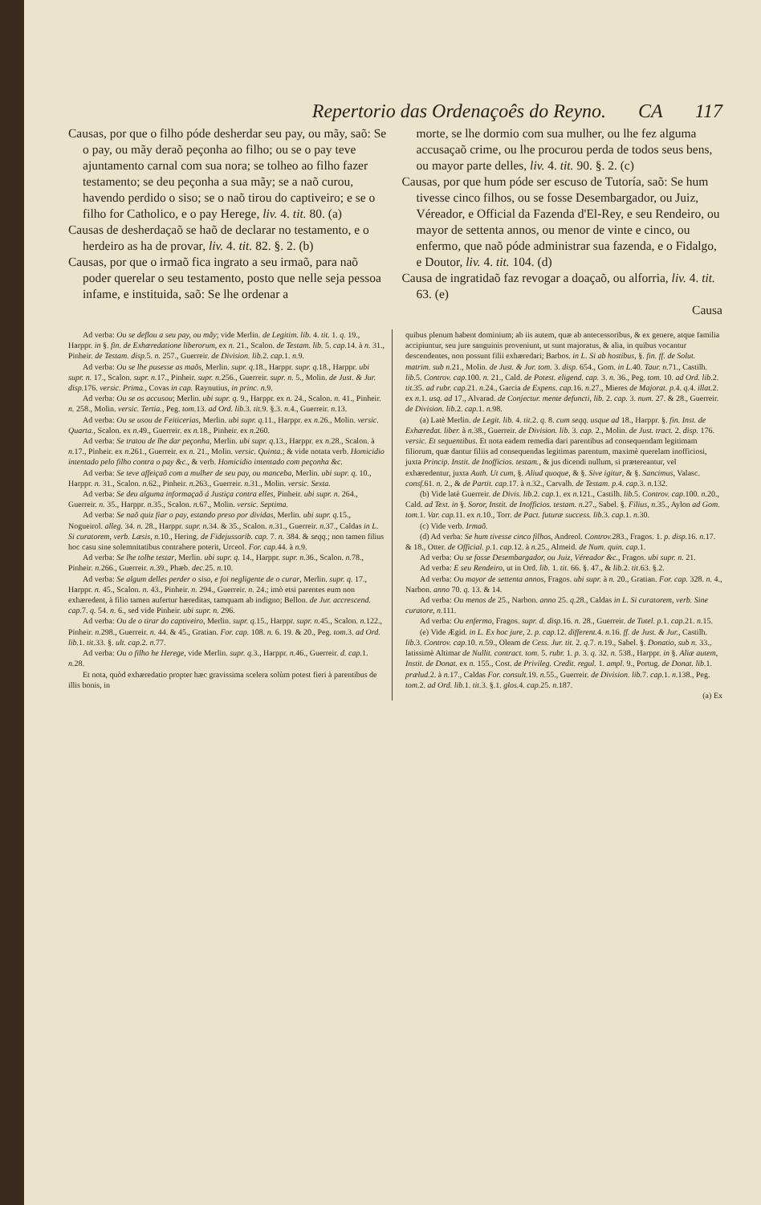Repertorio das Ordenaçoês do Reyno. CA 117
Causas, por que o filho póde desherdar seu pay, ou mãy, saõ: Se o pay, ou mãy deraõ peçonha ao filho; ou se o pay teve ajuntamento carnal com sua nora; se tolheo ao filho fazer testamento; se deu peçonha a sua mãy; se a naõ curou, havendo perdido o siso; se o naõ tirou do captiveiro; e se o filho for Catholico, e o pay Herege, liv. 4. tit. 80. (a)
Causas de desherdaçaõ se haõ de declarar no testamento, e o herdeiro as ha de provar, liv. 4. tit. 82. §. 2. (b)
Causas, por que o irmaõ fica ingrato a seu irmaõ, para naõ poder querelar o seu testamento, posto que nelle seja pessoa infame, e instituida, saõ: Se lhe ordenar a
morte, se lhe dormio com sua mulher, ou lhe fez alguma accusaçaõ crime, ou lhe procurou perda de todos seus bens, ou mayor parte delles, liv. 4. tit. 90. §. 2. (c)
Causas, por que hum póde ser escuso de Tutoría, saõ: Se hum tivesse cinco filhos, ou se fosse Desembargador, ou Juiz, Véreador, e Official da Fazenda d'El-Rey, e seu Rendeiro, ou mayor de settenta annos, ou menor de vinte e cinco, ou enfermo, que naõ póde administrar sua fazenda, e o Fidalgo, e Doutor, liv. 4. tit. 104. (d)
Causa de ingratidaõ faz revogar a doaçaõ, ou alforria, liv. 4. tit. 63. (e)
Causa
Ad verba: Ou se deflou a seu pay, ou mãy; vide Merlin. de Legitim. lib. 4. tit. 1. q. 19., Harppr. in §. fin. de Exhæredatione liberorum, ex n. 21., Scalon. de Testam. lib. 5. cap. 14. à n. 31., Pinheir. de Testam. disp. 5. n. 257., Guerreir. de Division. lib. 2. cap. 1. n. 9.
Ad verba: Ou se lhe pusesse as maõs, Merlin. supr. q. 18., Harppr. supr. q. 18., Harppr. ubi supr. n. 17., Scalon. supr. n. 17., Pinheir. supr. n. 256., Guerreir. supr. n. 5., Molin. de Just. & Jur. disp. 176. versic. Prima., Covas in cap. Raynutius, in princ. n. 9.
Ad verba: Ou se os accusou; Merlin. ubi supr. q. 9., Harppr. ex n. 24., Scalon. n. 41., Pinheir. n. 258., Molin. versic. Tertia., Peg. tom. 13. ad Ord. lib. 3. tit. 9. §.3. n. 4., Guerreir. n. 13.
Ad verba: Ou se usou de Feiticerias, Merlin. ubi supr. q. 11., Harppr. ex n. 26., Molin. versic. Quarta., Scalon. ex n. 49., Guerreir. ex n. 18., Pinheir. ex n. 260.
Ad verba: Se tratou de lhe dar peçonha, Merlin. ubi supr. q. 13., Harppr. ex n. 28., Scalon. à n. 17., Pinheir. ex n. 261., Guerreir. ex n. 21., Molin. versic. Quinta.; & vide notata verb. Homicidio intentado pelo filho contra o pay &c., & verb. Homicidio intentado com peçonha &c.
Ad verba: Se teve affeiçaõ com a mulher de seu pay, ou manceba, Merlin. ubi supr. q. 10., Harppr. n. 31., Scalon. n. 62., Pinheir. n. 263., Guerreir. n. 31., Molin. versic. Sexta.
Ad verba: Se deu alguma informaçaõ á Justiça contra elles, Pinheir. ubi supr. n. 264., Guerreir. n. 35., Harppr. n. 35., Scalon. n. 67., Molin. versic. Septima.
Ad verba: Se naõ quiz fiar o pay, estando preso por dividas, Merlin. ubi supr. q. 15., Nogueirol. alleg. 34. n. 28., Harppr. supr. n. 34. & 35., Scalon. n. 31., Guerreir. n. 37., Caldas in L. Si curatorem, verb. Læsis, n. 10., Hering. de Fidejussorib. cap. 7. n. 384. & seqq.; non tamen filius hoc casu sine solemnitatibus contrahere poterit, Urceol. For. cap. 44. à n. 9.
Ad verba: Se lhe tolhe testar, Merlin. ubi supr. q. 14., Harppr. supr. n. 36., Scalon. n. 78., Pinheir. n. 266., Guerreir. n. 39., Phæb. dec. 25. n. 10.
Ad verba: Se algum delles perder o siso, e foi negligente de o curar, Merlin. supr. q. 17., Harppr. n. 45., Scalon. n. 43., Pinheir. n. 294., Guerreir. n. 24.; imò etsi parentes eum non exhæredent, à filio tamen aufertur hæreditas, tamquam ab indigno; Bellon. de Jur. accrescend. cap. 7. q. 54. n. 6., sed vide Pinheir. ubi supr. n. 296.
Ad verba: Ou de o tirar do captiveiro, Merlin. supr. q. 15., Harppr. supr. n. 45., Scalon. n. 122., Pinheir. n. 298., Guerreir. n. 44. & 45., Gratian. For. cap. 108. n. 6. 19. & 20., Peg. tom. 3. ad Ord. lib. 1. tit. 33. §. ult. cap. 2. n. 77.
Ad verba: Ou o filho he Herege, vide Merlin. supr. q. 3., Harppr. n. 46., Guerreir. d. cap. 1. n. 28.
Et nota, quòd exhæredatio propter hæc gravissima scelera solùm potest fieri à parentibus de illis bonis, in
quibus plenum habent dominium; ab iis autem, quæ ab antecessoribus, & ex genere, atque familia accipiuntur, seu jure sanguinis proveniunt, ut sunt majoratus, & alia, in quibus vocantur descendentes, non possunt filii exhæredari; Barbos. in L. Si ab hostibus, §. fin. ff. de Solut. matrim. sub n. 21., Molin. de Just. & Jur. tom. 3. disp. 654., Gom. in L. 40. Taur. n. 71., Castilh. lib. 5. Controv. cap. 100. n. 21., Cald. de Potest. eligend. cap. 3. n. 36., Peg. tom. 10. ad Ord. lib. 2. tit. 35. ad rubr. cap. 21. n. 24., Garcia de Expens. cap. 16. n. 27., Mieres de Majorat. p. 4. q. 4. illat. 2. ex n. 1. usq. ad 17., Alvarad. de Conjectur. mente defuncti, lib. 2. cap. 3. num. 27. & 28., Guerreir. de Division. lib. 2. cap. 1. n. 98.
(a) Latè Merlin. de Legit. lib. 4. tit. 2. q. 8. cum seqq. usque ad 18., Harppr. §. fin. Inst. de Exhæredat. liber. à n. 38., Guerreir. de Division. lib. 3. cap. 2., Molin. de Just. tract. 2. disp. 176. versic. Et sequentibus. Et nota eadem remedia dari parentibus ad consequendam legitimam filiorum, quæ dantur filiis ad consequendas legitimas parentum, maximè querelam inofficiosi, juxta Princip. Instit. de Inofficios. testam., & jus dicendi nullum, si prætereantur, vel exhæredentur, juxta Auth. Ut cum, §. Aliud quoque, & §. Sive igitur, & §. Sancimus, Valasc. consf. 61. n. 2., & de Partit. cap. 17. à n. 32., Carvalh. de Testam. p. 4. cap. 3. n. 132.
(b) Vide latè Guerreir. de Divis. lib. 2. cap. 1. ex n. 121., Castilh. lib. 5. Controv. cap. 100. n. 20., Cald. ad Text. in §. Soror, Instit. de Inofficios. testam. n. 27., Sabel. §. Filius, n. 35., Aylon ad Gom. tom. 1. Var. cap. 11. ex n. 10., Torr. de Pact. futuræ success. lib. 3. cap. 1. n. 30.
(c) Vide verb. Irmaõ.
(d) Ad verba: Se hum tivesse cinco filhos, Andreol. Controv. 283., Fragos. 1. p. disp. 16. n. 17. & 18., Otter. de Official. p. 1. cap. 12. à n. 25., Almeid. de Num. quin. cap. 1.
Ad verba: Ou se fosse Desembargador, ou Juiz, Véreador &c., Fragos. ubi supr. n. 21.
Ad verba: E seu Rendeiro, ut in Ord. lib. 1. tit. 66. §. 47., & lib. 2. tit. 63. §.2.
Ad verba: Ou mayor de settenta annos, Fragos. ubi supr. à n. 20., Gratian. For. cap. 328. n. 4., Narbon. anno 70. q. 13. & 14.
Ad verba: Ou menos de 25., Narbon. anno 25. q. 28., Caldas in L. Si curatorem, verb. Sine curatore, n. 111.
Ad verba: Ou enfermo, Fragos. supr. d. disp. 16. n. 28., Guerreir. de Tutel. p. 1. cap. 21. n. 15.
(e) Vide Ægid. in L. Ex hoc jure, 2. p. cap. 12. different. 4. n. 16. ff. de Just. & Jur., Castilh. lib. 3. Controv. cap. 10. n. 59., Oleam de Cess. Jur. tit. 2. q. 7. n. 19., Sabel. §. Donatio, sub n. 33., latissimè Altimar de Nullit. contract. tom. 5. rubr. 1. p. 3. q. 32. n. 538., Harppr. in §. Aliæ autem, Instit. de Donat. ex n. 155., Cost. de Privileg. Credit. regul. 1. ampl. 9., Portug. de Donat. lib. 1. prælud. 2. à n. 17., Caldas For. consult. 19. n. 55., Guerreir. de Division. lib. 7. cap. 1. n. 138., Peg. tom. 2. ad Ord. lib. 1. tit. 3. §.1. glos. 4. cap. 25. n. 187.
(a) Ex